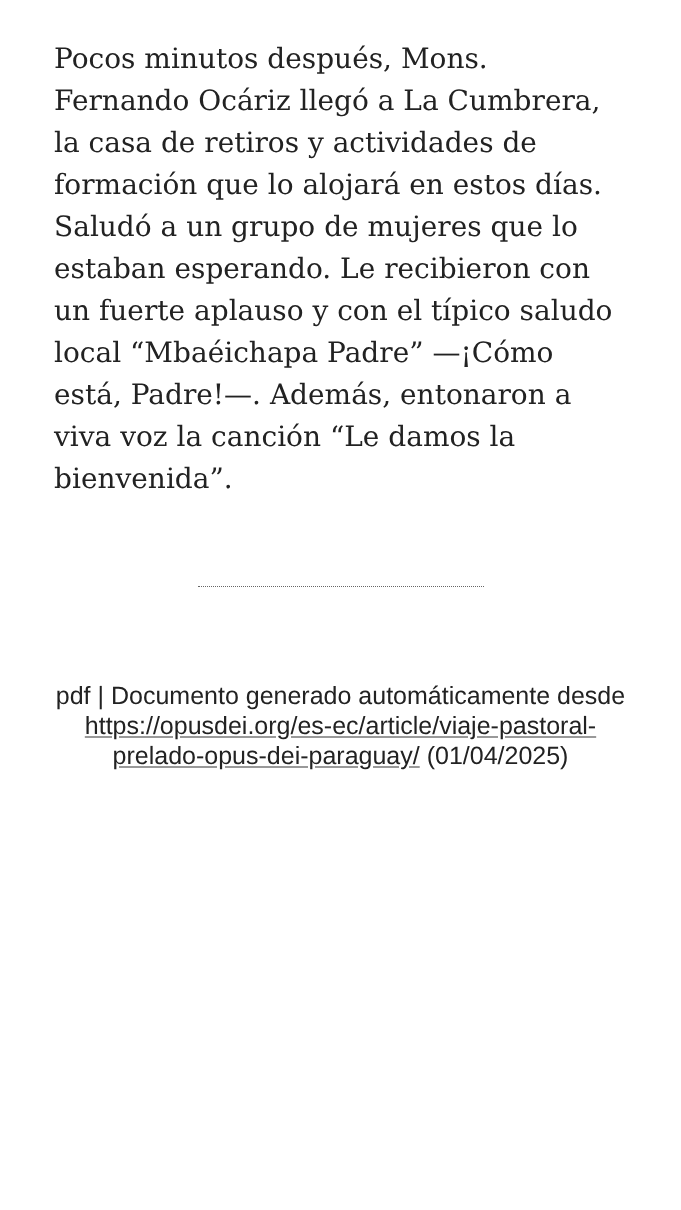Pocos minutos después, Mons. Fernando Ocáriz llegó a La Cumbrera, la casa de retiros y actividades de formación que lo alojará en estos días. Saludó a un grupo de mujeres que lo estaban esperando. Le recibieron con un fuerte aplauso y con el típico saludo local “Mbaéichapa Padre” —¡Cómo está, Padre!—. Además, entonaron a viva voz la canción “Le damos la bienvenida”.
pdf | Documento generado automáticamente desde https://opusdei.org/es-ec/article/viaje-pastoral-prelado-opus-dei-paraguay/ (01/04/2025)